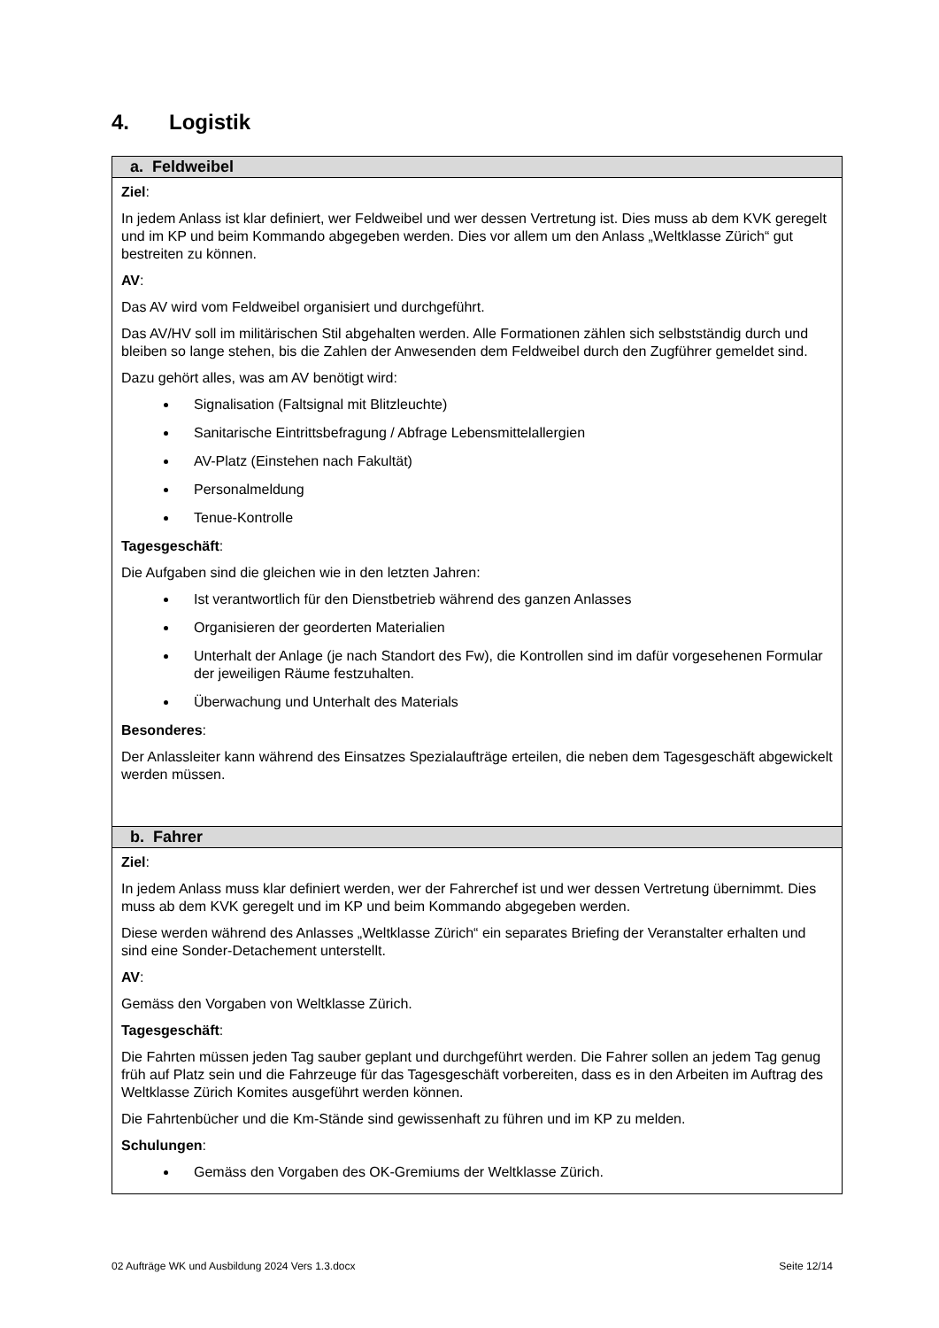4. Logistik
| a. Feldweibel |
| --- |
| Ziel : In jedem Anlass ist klar definiert, wer Feldweibel und wer dessen Vertretung ist. Dies muss ab dem KVK geregelt und im KP und beim Kommando abgegeben werden. Dies vor allem um den Anlass „Weltklasse Zürich“ gut bestreiten zu können. AV : Das AV wird vom Feldweibel organisiert und durchgeführt. Das AV/HV soll im militärischen Stil abgehalten werden. Alle Formationen zählen sich selbstständig durch und bleiben so lange stehen, bis die Zahlen der Anwesenden dem Feldweibel durch den Zugführer gemeldet sind. Dazu gehört alles, was am AV benötigt wird: Signalisation (Faltsignal mit Blitzleuchte) Sanitarische Eintrittsbefragung / Abfrage Lebensmittelallergien AV-Platz (Einstehen nach Fakultät) Personalmeldung Tenue-Kontrolle Tagesgeschäft : Die Aufgaben sind die gleichen wie in den letzten Jahren: Ist verantwortlich für den Dienstbetrieb während des ganzen Anlasses Organisieren der georderten Materialien Unterhalt der Anlage (je nach Standort des Fw), die Kontrollen sind im dafür vorgesehenen Formular der jeweiligen Räume festzuhalten. Überwachung und Unterhalt des Materials Besonderes : Der Anlassleiter kann während des Einsatzes Spezialaufträge erteilen, die neben dem Tagesgeschäft abgewickelt werden müssen. |
| b. Fahrer |
| Ziel : In jedem Anlass muss klar definiert werden, wer der Fahrerchef ist und wer dessen Vertretung übernimmt. Dies muss ab dem KVK geregelt und im KP und beim Kommando abgegeben werden. Diese werden während des Anlasses „Weltklasse Zürich“ ein separates Briefing der Veranstalter erhalten und sind eine Sonder-Detachement unterstellt. AV : Gemäss den Vorgaben von Weltklasse Zürich. Tagesgeschäft : Die Fahrten müssen jeden Tag sauber geplant und durchgeführt werden. Die Fahrer sollen an jedem Tag genug früh auf Platz sein und die Fahrzeuge für das Tagesgeschäft vorbereiten, dass es in den Arbeiten im Auftrag des Weltklasse Zürich Komites ausgeführt werden können. Die Fahrtenbücher und die Km-Stände sind gewissenhaft zu führen und im KP zu melden. Schulungen : Gemäss den Vorgaben des OK-Gremiums der Weltklasse Zürich. |
02 Aufträge WK und Ausbildung 2024 Vers 1.3.docx Seite 12/14